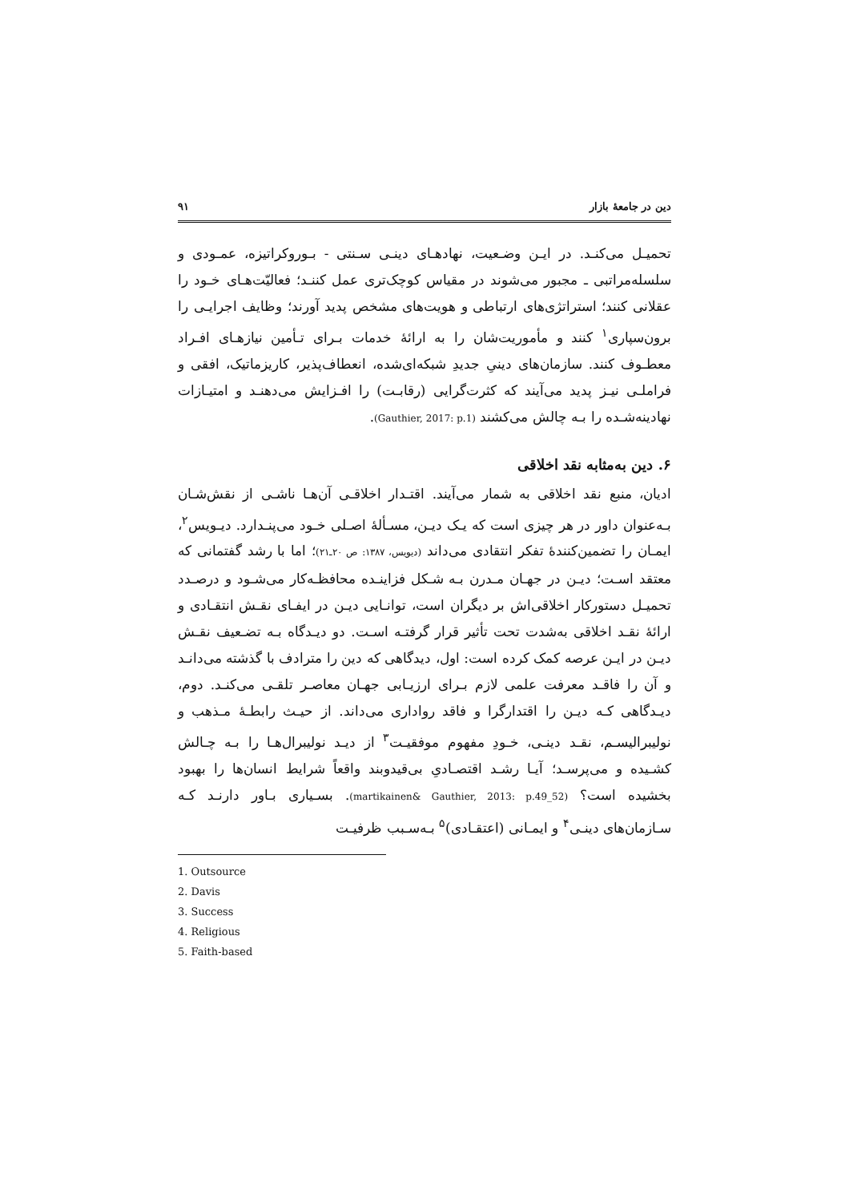دین در جامعهٔ بازار ۹۱
تحمیـل می‌کنـد. در ایـن وضـعیت، نهادهـای دینـی سـنتی - بـوروکراتیزه، عمـودی و سلسله‌مراتبی ـ مجبور می‌شوند در مقیاس کوچک‌تری عمل کننـد؛ فعالیّت‌هـای خـود را عقلانی کنند؛ استراتژی‌های ارتباطی و هویت‌های مشخص پدید آورند؛ وظایف اجرایـی را برون‌سپاری<sup>۱</sup> کنند و مأموریت‌شان را به ارائهٔ خدمات بـرای تـأمین نیازهـای افـراد معطـوف کنند. سازمان‌های دینیِ جدیدِ شبکه‌ای‌شده، انعطاف‌پذیر، کاریزماتیک، افقی و فراملـی نیـز پدید می‌آیند که کثرت‌گرایی (رقابـت) را افـزایش می‌دهنـد و امتیـازات نهادینه‌شـده را بـه چالش می‌کشند (Gauthier, 2017: p.1).
۶. دین به‌مثابه نقد اخلاقی
ادیان، منبع نقد اخلاقی به شمار می‌آیند. اقتـدار اخلاقـی آن‌هـا ناشـی از نقش‌شـان بـه‌عنوان داور در هر چیزی است که یـک دیـن، مسـألهٔ اصـلی خـود می‌پنـدارد. دیـویس<sup>۲</sup>، ایمـان را تضمین‌کنندهٔ تفکر انتقادی می‌داند (دیویس، ۱۳۸۷: ص ۲۰ـ۲۱)؛ اما با رشد گفتمانی که معتقد اسـت؛ دیـن در جهـان مـدرن بـه شـکل فزاینـده محافظـه‌کار می‌شـود و درصـدد تحمیـل دستورکار اخلاقی‌اش بر دیگران است، توانـایی دیـن در ایفـای نقـش انتقـادی و ارائهٔ نقـد اخلاقی به‌شدت تحت تأثیر قرار گرفتـه اسـت. دو دیـدگاه بـه تضـعیف نقـش دیـن در ایـن عرصه کمک کرده است: اول، دیدگاهی که دین را مترادف با گذشته می‌دانـد و آن را فاقـد معرفت علمی لازم بـرای ارزیـابی جهـان معاصـر تلقـی می‌کنـد. دوم، دیـدگاهی کـه دیـن را اقتدارگرا و فاقد رواداری می‌داند. از حیـث رابطـهٔ مـذهب و نولیبرالیسـم، نقـد دینـی، خـودِ مفهوم موفقیـت<sup>۳</sup> از دیـد نولیبرال‌هـا را بـه چـالش کشـیده و می‌پرسـد؛ آیـا رشـد اقتصـادیِ بی‌قیدوبند واقعاً شرایط انسان‌ها را بهبود بخشیده است؟ (martikainen& Gauthier, 2013: p.49_52). بسـیاری بـاور دارنـد کـه سـازمان‌های دینـی<sup>۴</sup> و ایمـانی (اعتقـادی)<sup>۵</sup> بـه‌سـبب ظرفیـت
1. Outsource
2. Davis
3. Success
4. Religious
5. Faith-based